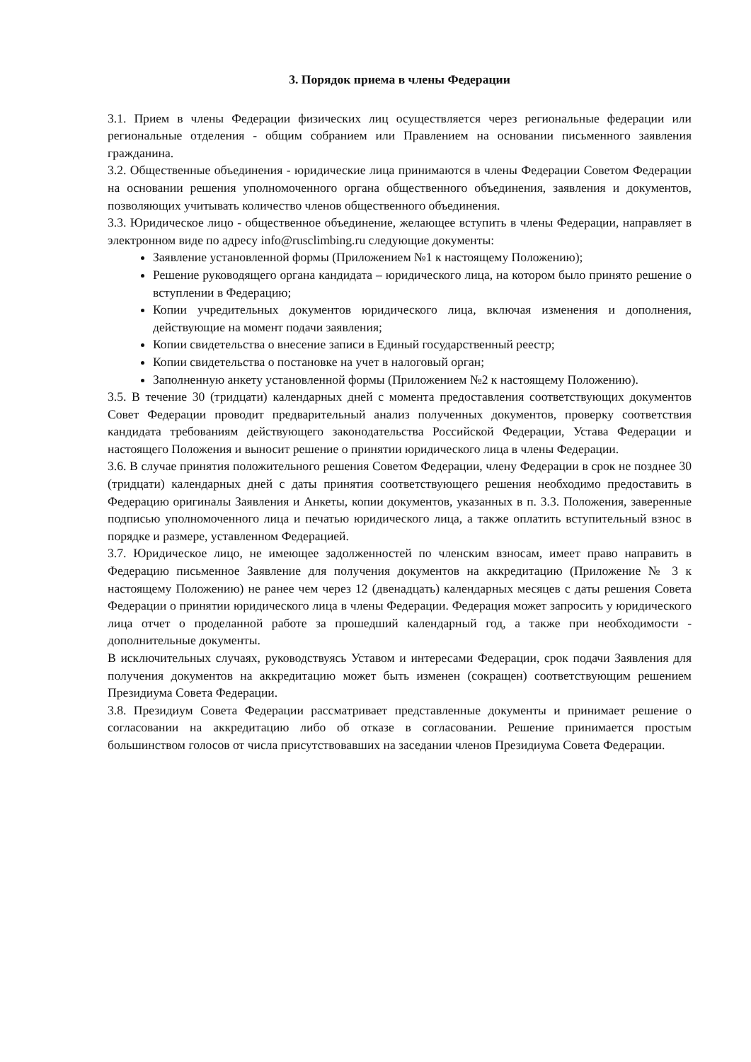3. Порядок приема в члены Федерации
3.1. Прием в члены Федерации физических лиц осуществляется через региональные федерации или региональные отделения - общим собранием или Правлением на основании письменного заявления гражданина.
3.2. Общественные объединения - юридические лица принимаются в члены Федерации Советом Федерации на основании решения уполномоченного органа общественного объединения, заявления и документов, позволяющих учитывать количество членов общественного объединения.
3.3. Юридическое лицо - общественное объединение, желающее вступить в члены Федерации, направляет в электронном виде по адресу info@rusclimbing.ru следующие документы:
Заявление установленной формы (Приложением №1 к настоящему Положению);
Решение руководящего органа кандидата – юридического лица, на котором было принято решение о вступлении в Федерацию;
Копии учредительных документов юридического лица, включая изменения и дополнения, действующие на момент подачи заявления;
Копии свидетельства о внесение записи в Единый государственный реестр;
Копии свидетельства о постановке на учет в налоговый орган;
Заполненную анкету установленной формы (Приложением №2 к настоящему Положению).
3.5. В течение 30 (тридцати) календарных дней с момента предоставления соответствующих документов Совет Федерации проводит предварительный анализ полученных документов, проверку соответствия кандидата требованиям действующего законодательства Российской Федерации, Устава Федерации и настоящего Положения и выносит решение о принятии юридического лица в члены Федерации.
3.6. В случае принятия положительного решения Советом Федерации, члену Федерации в срок не позднее 30 (тридцати) календарных дней с даты принятия соответствующего решения необходимо предоставить в Федерацию оригиналы Заявления и Анкеты, копии документов, указанных в п. 3.3. Положения, заверенные подписью уполномоченного лица и печатью юридического лица, а также оплатить вступительный взнос в порядке и размере, уставленном Федерацией.
3.7. Юридическое лицо, не имеющее задолженностей по членским взносам, имеет право направить в Федерацию письменное Заявление для получения документов на аккредитацию (Приложение № 3 к настоящему Положению) не ранее чем через 12 (двенадцать) календарных месяцев с даты решения Совета Федерации о принятии юридического лица в члены Федерации. Федерация может запросить у юридического лица отчет о проделанной работе за прошедший календарный год, а также при необходимости - дополнительные документы.
В исключительных случаях, руководствуясь Уставом и интересами Федерации, срок подачи Заявления для получения документов на аккредитацию может быть изменен (сокращен) соответствующим решением Президиума Совета Федерации.
3.8. Президиум Совета Федерации рассматривает представленные документы и принимает решение о согласовании на аккредитацию либо об отказе в согласовании. Решение принимается простым большинством голосов от числа присутствовавших на заседании членов Президиума Совета Федерации.